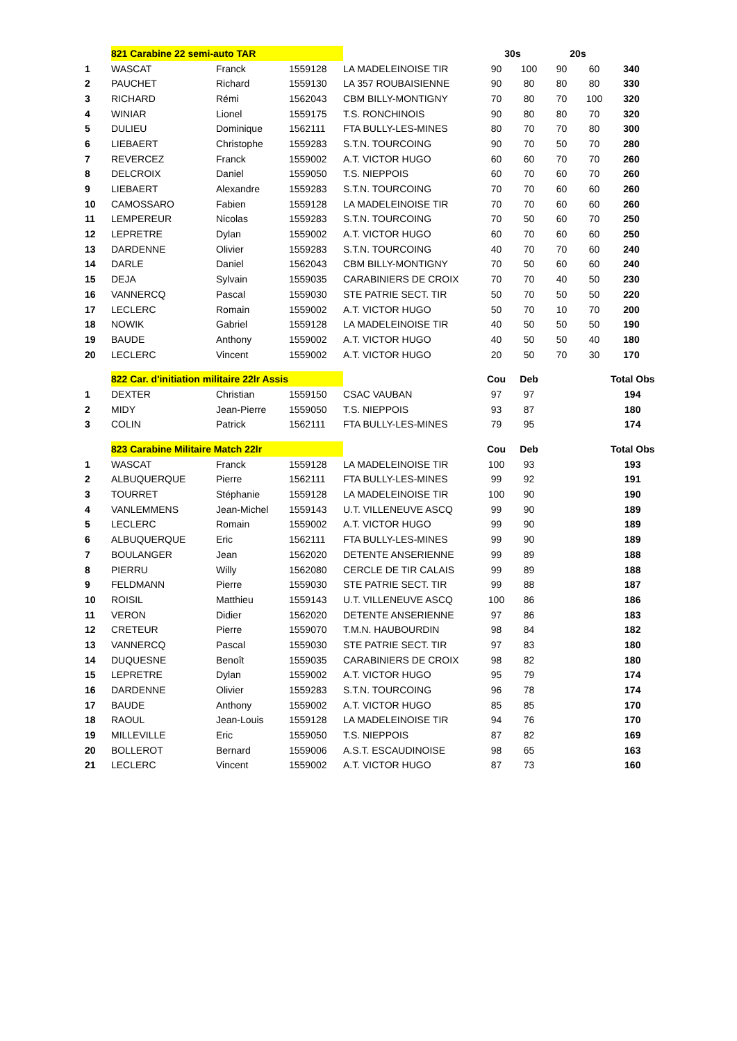| | 821 Carabine 22 semi-auto TAR | | | | 30s | | 20s | | |
| 1 | WASCAT | Franck | 1559128 | LA MADELEINOISE TIR | 90 | 100 | 90 | 60 | 340 |
| 2 | PAUCHET | Richard | 1559130 | LA 357 ROUBAISIENNE | 90 | 80 | 80 | 80 | 330 |
| 3 | RICHARD | Rémi | 1562043 | CBM BILLY-MONTIGNY | 70 | 80 | 70 | 100 | 320 |
| 4 | WINIAR | Lionel | 1559175 | T.S. RONCHINOIS | 90 | 80 | 80 | 70 | 320 |
| 5 | DULIEU | Dominique | 1562111 | FTA BULLY-LES-MINES | 80 | 70 | 70 | 80 | 300 |
| 6 | LIEBAERT | Christophe | 1559283 | S.T.N. TOURCOING | 90 | 70 | 50 | 70 | 280 |
| 7 | REVERCEZ | Franck | 1559002 | A.T. VICTOR HUGO | 60 | 60 | 70 | 70 | 260 |
| 8 | DELCROIX | Daniel | 1559050 | T.S. NIEPPOIS | 60 | 70 | 60 | 70 | 260 |
| 9 | LIEBAERT | Alexandre | 1559283 | S.T.N. TOURCOING | 70 | 70 | 60 | 60 | 260 |
| 10 | CAMOSSARO | Fabien | 1559128 | LA MADELEINOISE TIR | 70 | 70 | 60 | 60 | 260 |
| 11 | LEMPEREUR | Nicolas | 1559283 | S.T.N. TOURCOING | 70 | 50 | 60 | 70 | 250 |
| 12 | LEPRETRE | Dylan | 1559002 | A.T. VICTOR HUGO | 60 | 70 | 60 | 60 | 250 |
| 13 | DARDENNE | Olivier | 1559283 | S.T.N. TOURCOING | 40 | 70 | 70 | 60 | 240 |
| 14 | DARLE | Daniel | 1562043 | CBM BILLY-MONTIGNY | 70 | 50 | 60 | 60 | 240 |
| 15 | DEJA | Sylvain | 1559035 | CARABINIERS DE CROIX | 70 | 70 | 40 | 50 | 230 |
| 16 | VANNERCQ | Pascal | 1559030 | STE PATRIE SECT. TIR | 50 | 70 | 50 | 50 | 220 |
| 17 | LECLERC | Romain | 1559002 | A.T. VICTOR HUGO | 50 | 70 | 10 | 70 | 200 |
| 18 | NOWIK | Gabriel | 1559128 | LA MADELEINOISE TIR | 40 | 50 | 50 | 50 | 190 |
| 19 | BAUDE | Anthony | 1559002 | A.T. VICTOR HUGO | 40 | 50 | 50 | 40 | 180 |
| 20 | LECLERC | Vincent | 1559002 | A.T. VICTOR HUGO | 20 | 50 | 70 | 30 | 170 |
| | 822 Car. d'initiation militaire 22lr Assis | | | | Cou | Deb | | | Total Obs |
| 1 | DEXTER | Christian | 1559150 | CSAC VAUBAN | 97 | 97 | | | 194 |
| 2 | MIDY | Jean-Pierre | 1559050 | T.S. NIEPPOIS | 93 | 87 | | | 180 |
| 3 | COLIN | Patrick | 1562111 | FTA BULLY-LES-MINES | 79 | 95 | | | 174 |
| | 823 Carabine Militaire Match 22lr | | | | Cou | Deb | | | Total Obs |
| 1 | WASCAT | Franck | 1559128 | LA MADELEINOISE TIR | 100 | 93 | | | 193 |
| 2 | ALBUQUERQUE | Pierre | 1562111 | FTA BULLY-LES-MINES | 99 | 92 | | | 191 |
| 3 | TOURRET | Stéphanie | 1559128 | LA MADELEINOISE TIR | 100 | 90 | | | 190 |
| 4 | VANLEMMENS | Jean-Michel | 1559143 | U.T. VILLENEUVE ASCQ | 99 | 90 | | | 189 |
| 5 | LECLERC | Romain | 1559002 | A.T. VICTOR HUGO | 99 | 90 | | | 189 |
| 6 | ALBUQUERQUE | Eric | 1562111 | FTA BULLY-LES-MINES | 99 | 90 | | | 189 |
| 7 | BOULANGER | Jean | 1562020 | DETENTE ANSERIENNE | 99 | 89 | | | 188 |
| 8 | PIERRU | Willy | 1562080 | CERCLE DE TIR CALAIS | 99 | 89 | | | 188 |
| 9 | FELDMANN | Pierre | 1559030 | STE PATRIE SECT. TIR | 99 | 88 | | | 187 |
| 10 | ROISIL | Matthieu | 1559143 | U.T. VILLENEUVE ASCQ | 100 | 86 | | | 186 |
| 11 | VERON | Didier | 1562020 | DETENTE ANSERIENNE | 97 | 86 | | | 183 |
| 12 | CRETEUR | Pierre | 1559070 | T.M.N. HAUBOURDIN | 98 | 84 | | | 182 |
| 13 | VANNERCQ | Pascal | 1559030 | STE PATRIE SECT. TIR | 97 | 83 | | | 180 |
| 14 | DUQUESNE | Benoît | 1559035 | CARABINIERS DE CROIX | 98 | 82 | | | 180 |
| 15 | LEPRETRE | Dylan | 1559002 | A.T. VICTOR HUGO | 95 | 79 | | | 174 |
| 16 | DARDENNE | Olivier | 1559283 | S.T.N. TOURCOING | 96 | 78 | | | 174 |
| 17 | BAUDE | Anthony | 1559002 | A.T. VICTOR HUGO | 85 | 85 | | | 170 |
| 18 | RAOUL | Jean-Louis | 1559128 | LA MADELEINOISE TIR | 94 | 76 | | | 170 |
| 19 | MILLEVILLE | Eric | 1559050 | T.S. NIEPPOIS | 87 | 82 | | | 169 |
| 20 | BOLLEROT | Bernard | 1559006 | A.S.T. ESCAUDINOISE | 98 | 65 | | | 163 |
| 21 | LECLERC | Vincent | 1559002 | A.T. VICTOR HUGO | 87 | 73 | | | 160 |